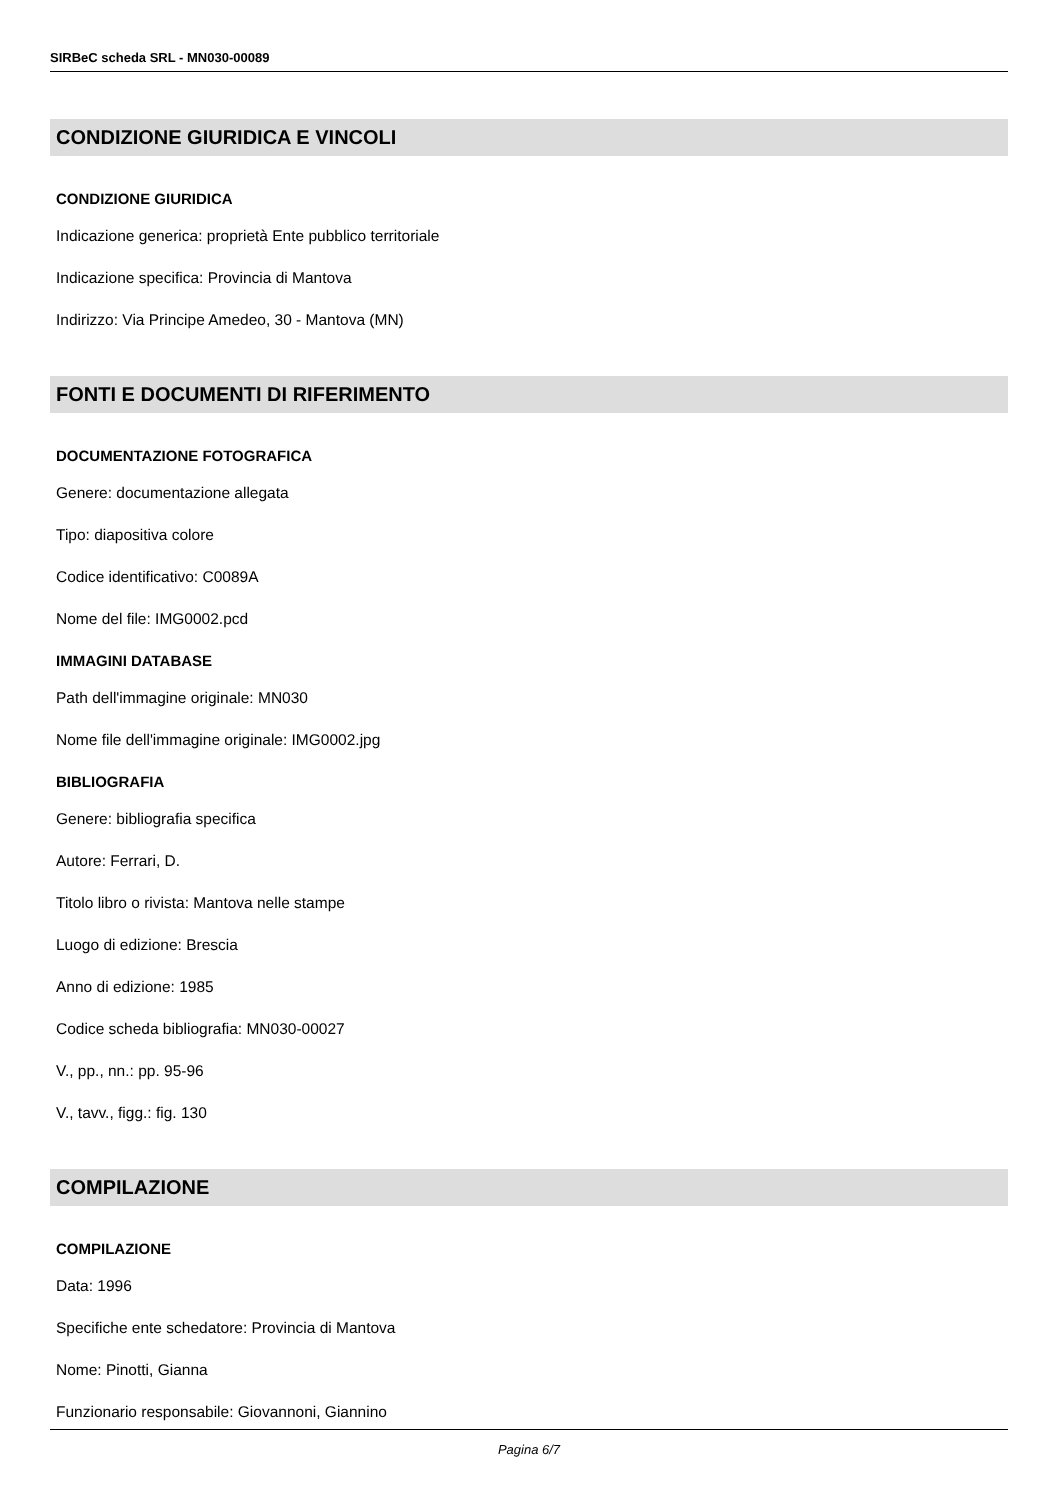SIRBeC scheda SRL - MN030-00089
CONDIZIONE GIURIDICA E VINCOLI
CONDIZIONE GIURIDICA
Indicazione generica: proprietà Ente pubblico territoriale
Indicazione specifica: Provincia di Mantova
Indirizzo: Via Principe Amedeo, 30 - Mantova (MN)
FONTI E DOCUMENTI DI RIFERIMENTO
DOCUMENTAZIONE FOTOGRAFICA
Genere: documentazione allegata
Tipo: diapositiva colore
Codice identificativo: C0089A
Nome del file: IMG0002.pcd
IMMAGINI DATABASE
Path dell'immagine originale: MN030
Nome file dell'immagine originale: IMG0002.jpg
BIBLIOGRAFIA
Genere: bibliografia specifica
Autore: Ferrari, D.
Titolo libro o rivista: Mantova nelle stampe
Luogo di edizione: Brescia
Anno di edizione: 1985
Codice scheda bibliografia: MN030-00027
V., pp., nn.: pp. 95-96
V., tavv., figg.: fig. 130
COMPILAZIONE
COMPILAZIONE
Data: 1996
Specifiche ente schedatore: Provincia di Mantova
Nome: Pinotti, Gianna
Funzionario responsabile: Giovannoni, Giannino
Pagina 6/7